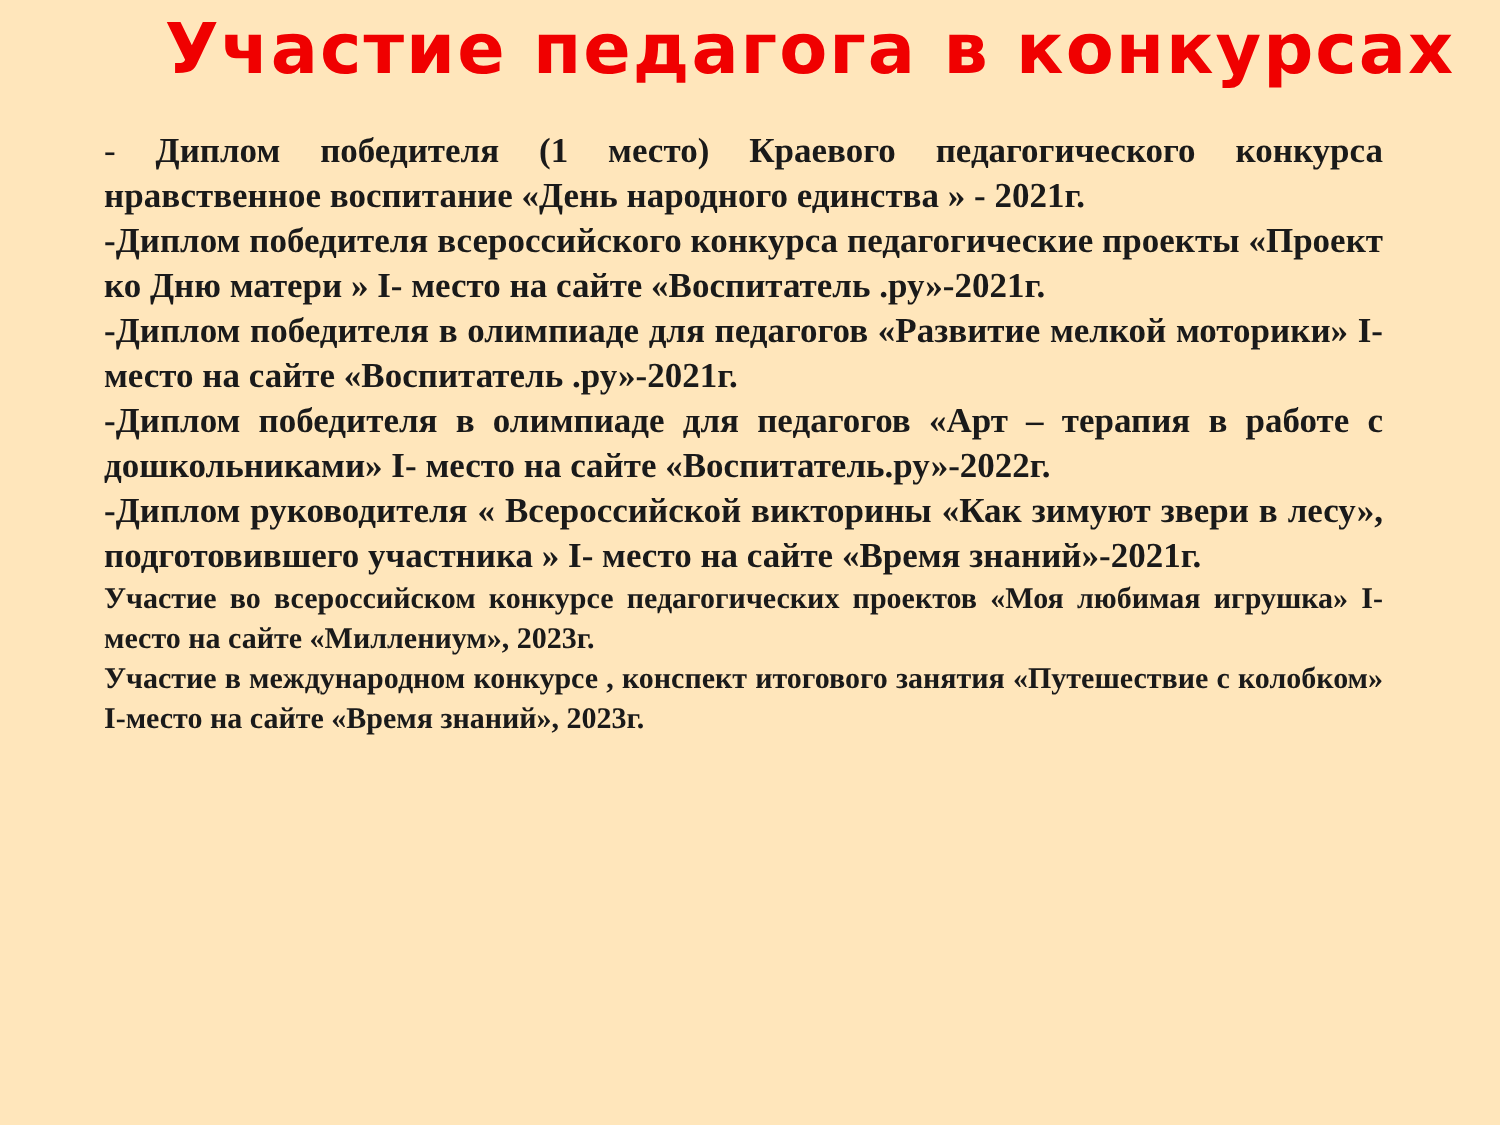Участие педагога в конкурсах
- Диплом победителя (1 место) Краевого педагогического конкурса нравственное воспитание «День народного единства » - 2021г.
-Диплом победителя всероссийского конкурса педагогические проекты «Проект ко Дню матери » I- место на сайте «Воспитатель .ру»-2021г.
-Диплом победителя в олимпиаде для педагогов «Развитие мелкой моторики» I- место на сайте «Воспитатель .ру»-2021г.
-Диплом победителя в олимпиаде для педагогов «Арт – терапия в работе с дошкольниками» I- место на сайте «Воспитатель.ру»-2022г.
-Диплом руководителя « Всероссийской викторины «Как зимуют звери в лесу», подготовившего участника » I- место на сайте «Время знаний»-2021г.
Участие во всероссийском конкурсе педагогических проектов «Моя любимая игрушка» I-место на сайте «Миллениум», 2023г.
Участие в международном конкурсе , конспект итогового занятия «Путешествие с колобком» I-место на сайте «Время знаний», 2023г.